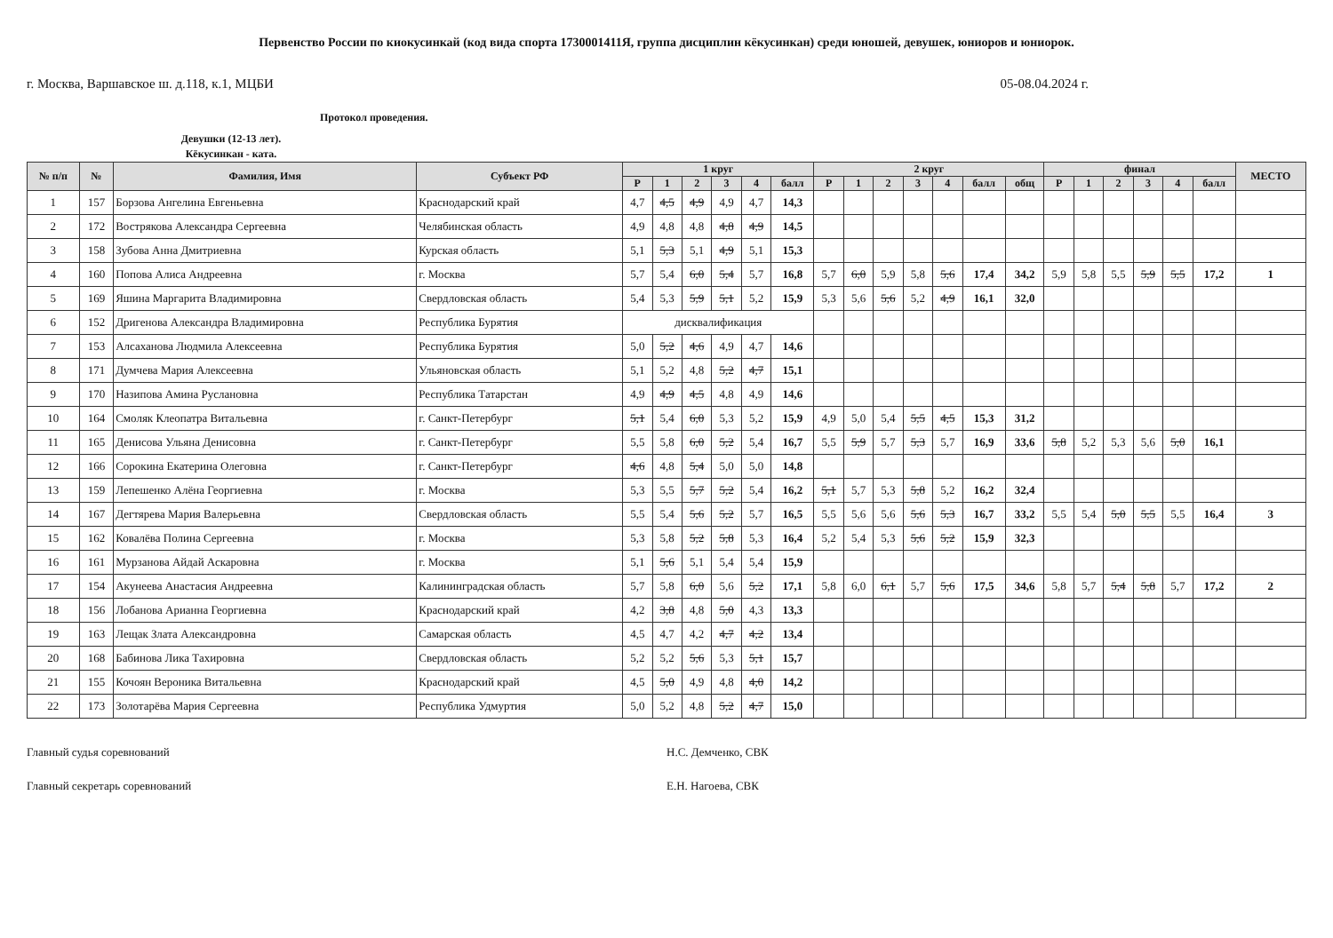Первенство России по киокусинкай (код вида спорта 1730001411Я, группа дисциплин кёкусинкан) среди юношей, девушек, юниоров и юниорок.
г. Москва, Варшавское ш. д.118, к.1, МЦБИ 05-08.04.2024 г.
Протокол проведения.
Девушки (12-13 лет).
Кёкусинкан - ката.
| № п/п | № | Фамилия, Имя | Субъект РФ | 1 круг | | | | | | 2 круг | | | | | | | финал | | | | | | МЕСТО |
| --- | --- | --- | --- | --- | --- | --- | --- | --- | --- | --- | --- | --- | --- | --- | --- | --- | --- | --- | --- | --- | --- | --- | --- |
| | | | | Р | 1 | 2 | 3 | 4 | балл | Р | 1 | 2 | 3 | 4 | балл | общ | Р | 1 | 2 | 3 | 4 | балл | |
| 1 | 157 | Борзова Ангелина Евгеньевна | Краснодарский край | 4,7 | 4,5 | 4,9 | 4,9 | 4,7 | 14,3 | | | | | | | | | | | | | | |
| 2 | 172 | Вострякова Александра Сергеевна | Челябинская область | 4,9 | 4,8 | 4,8 | 4,8 | 4,9 | 14,5 | | | | | | | | | | | | | | |
| 3 | 158 | Зубова Анна Дмитриевна | Курская область | 5,1 | 5,3 | 5,1 | 4,9 | 5,1 | 15,3 | | | | | | | | | | | | | | |
| 4 | 160 | Попова Алиса Андреевна | г. Москва | 5,7 | 5,4 | 6,0 | 5,4 | 5,7 | 16,8 | 5,7 | 6,0 | 5,9 | 5,8 | 5,6 | 17,4 | 34,2 | 5,9 | 5,8 | 5,5 | 5,9 | 5,5 | 17,2 | 1 |
| 5 | 169 | Яшина Маргарита Владимировна | Свердловская область | 5,4 | 5,3 | 5,9 | 5,1 | 5,2 | 15,9 | 5,3 | 5,6 | 5,6 | 5,2 | 4,9 | 16,1 | 32,0 | | | | | | | |
| 6 | 152 | Дригенова Александра Владимировна | Республика Бурятия | дисквалификация | | | | | | | | | | | | | | | | | | | |
| 7 | 153 | Алсаханова Людмила Алексеевна | Республика Бурятия | 5,0 | 5,2 | 4,6 | 4,9 | 4,7 | 14,6 | | | | | | | | | | | | | | |
| 8 | 171 | Думчева Мария Алексеевна | Ульяновская область | 5,1 | 5,2 | 4,8 | 5,2 | 4,7 | 15,1 | | | | | | | | | | | | | | |
| 9 | 170 | Назипова Амина Руслановна | Республика Татарстан | 4,9 | 4,9 | 4,5 | 4,8 | 4,9 | 14,6 | | | | | | | | | | | | | | |
| 10 | 164 | Смоляк Клеопатра Витальевна | г. Санкт-Петербург | 5,1 | 5,4 | 6,0 | 5,3 | 5,2 | 15,9 | 4,9 | 5,0 | 5,4 | 5,5 | 4,5 | 15,3 | 31,2 | | | | | | | |
| 11 | 165 | Денисова Ульяна Денисовна | г. Санкт-Петербург | 5,5 | 5,8 | 6,0 | 5,2 | 5,4 | 16,7 | 5,5 | 5,9 | 5,7 | 5,3 | 5,7 | 16,9 | 33,6 | 5,8 | 5,2 | 5,3 | 5,6 | 5,0 | 16,1 | |
| 12 | 166 | Сорокина Екатерина Олеговна | г. Санкт-Петербург | 4,6 | 4,8 | 5,4 | 5,0 | 5,0 | 14,8 | | | | | | | | | | | | | | |
| 13 | 159 | Лепешенко Алёна Георгиевна | г. Москва | 5,3 | 5,5 | 5,7 | 5,2 | 5,4 | 16,2 | 5,1 | 5,7 | 5,3 | 5,8 | 5,2 | 16,2 | 32,4 | | | | | | | |
| 14 | 167 | Дегтярева Мария Валерьевна | Свердловская область | 5,5 | 5,4 | 5,6 | 5,2 | 5,7 | 16,5 | 5,5 | 5,6 | 5,6 | 5,6 | 5,3 | 16,7 | 33,2 | 5,5 | 5,4 | 5,0 | 5,5 | 5,5 | 16,4 | 3 |
| 15 | 162 | Ковалёва Полина Сергеевна | г. Москва | 5,3 | 5,8 | 5,2 | 5,8 | 5,3 | 16,4 | 5,2 | 5,4 | 5,3 | 5,6 | 5,2 | 15,9 | 32,3 | | | | | | | |
| 16 | 161 | Мурзанова Айдай Аскаровна | г. Москва | 5,1 | 5,6 | 5,1 | 5,4 | 5,4 | 15,9 | | | | | | | | | | | | | | |
| 17 | 154 | Акунеева Анастасия Андреевна | Калининградская область | 5,7 | 5,8 | 6,0 | 5,6 | 5,2 | 17,1 | 5,8 | 6,0 | 6,1 | 5,7 | 5,6 | 17,5 | 34,6 | 5,8 | 5,7 | 5,4 | 5,8 | 5,7 | 17,2 | 2 |
| 18 | 156 | Лобанова Арианна Георгиевна | Краснодарский край | 4,2 | 3,8 | 4,8 | 5,0 | 4,3 | 13,3 | | | | | | | | | | | | | | |
| 19 | 163 | Лещак Злата Александровна | Самарская область | 4,5 | 4,7 | 4,2 | 4,7 | 4,2 | 13,4 | | | | | | | | | | | | | | |
| 20 | 168 | Бабинова Лика Тахировна | Свердловская область | 5,2 | 5,2 | 5,6 | 5,3 | 5,1 | 15,7 | | | | | | | | | | | | | | |
| 21 | 155 | Кочоян Вероника Витальевна | Краснодарский край | 4,5 | 5,0 | 4,9 | 4,8 | 4,0 | 14,2 | | | | | | | | | | | | | | |
| 22 | 173 | Золотарёва Мария Сергеевна | Республика Удмуртия | 5,0 | 5,2 | 4,8 | 5,2 | 4,7 | 15,0 | | | | | | | | | | | | | | |
Главный судья соревнований
Главный секретарь соревнований
Н.С. Демченко, СВК
Е.Н. Нагоева, СВК